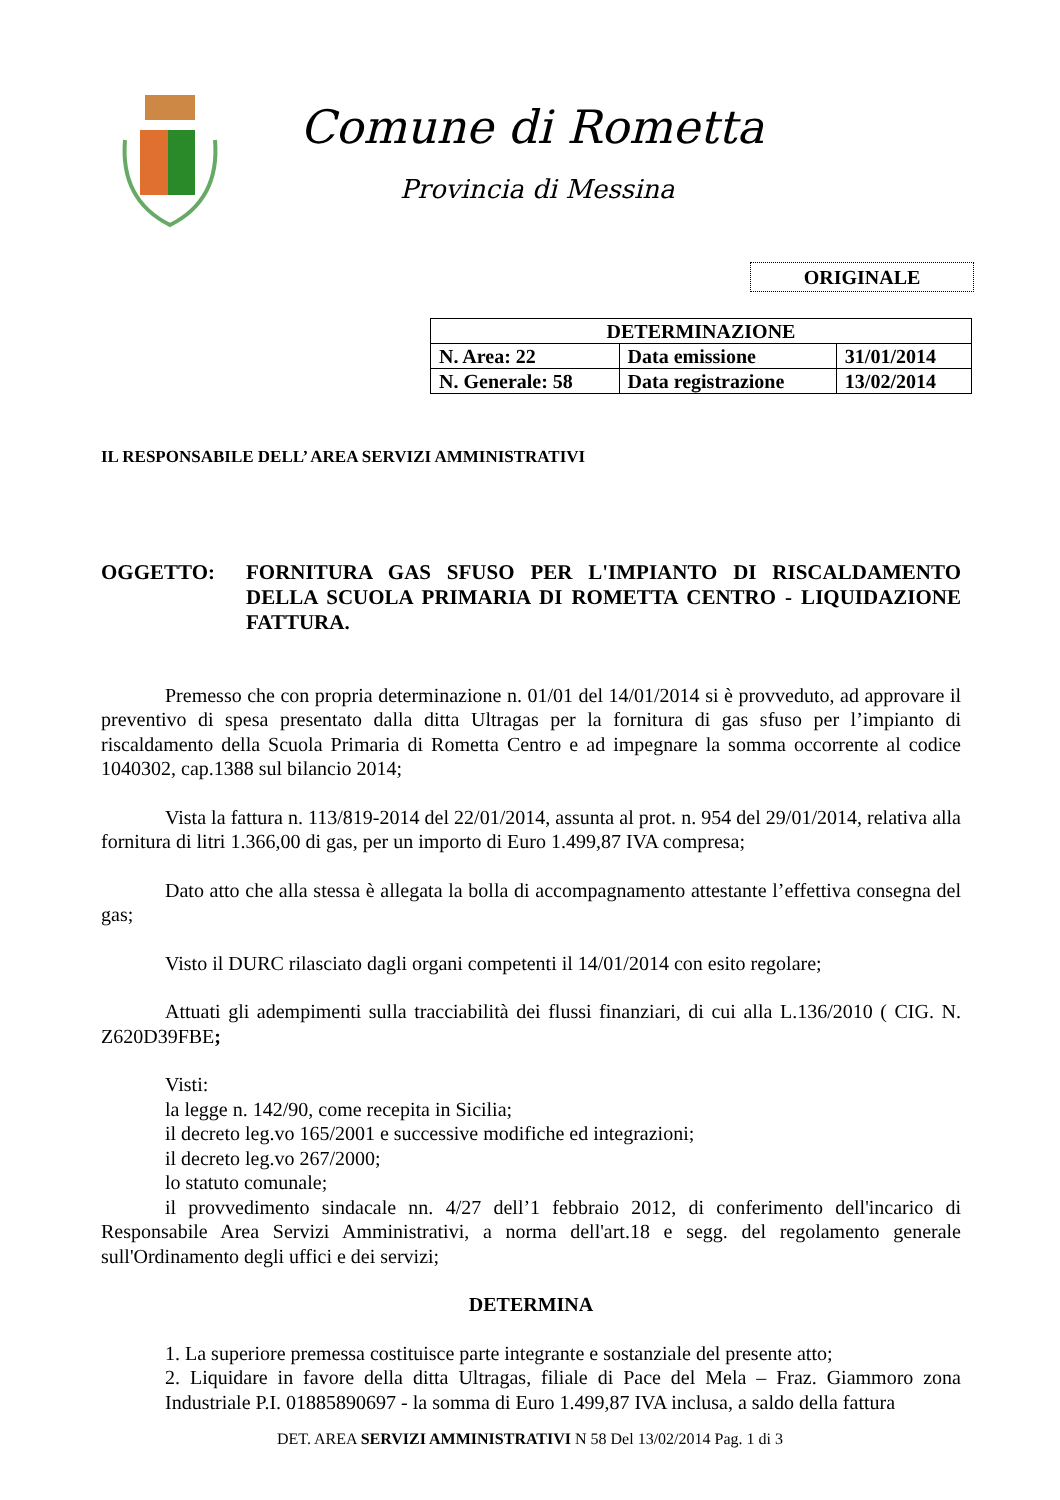Comune di Rometta
Provincia di Messina
ORIGINALE
| DETERMINAZIONE | | |
| --- | --- | --- |
| N. Area: 22 | Data emissione | 31/01/2014 |
| N. Generale: 58 | Data registrazione | 13/02/2014 |
IL RESPONSABILE DELL’ AREA SERVIZI AMMINISTRATIVI
OGGETTO: FORNITURA GAS SFUSO PER L'IMPIANTO DI RISCALDAMENTO DELLA SCUOLA PRIMARIA DI ROMETTA CENTRO - LIQUIDAZIONE FATTURA.
Premesso che con propria determinazione n. 01/01 del 14/01/2014 si è provveduto, ad approvare il preventivo di spesa presentato dalla ditta Ultragas per la fornitura di gas sfuso per l’impianto di riscaldamento della Scuola Primaria di Rometta Centro e ad impegnare la somma occorrente al codice 1040302, cap.1388 sul bilancio 2014;
Vista la fattura n. 113/819-2014 del 22/01/2014, assunta al prot. n. 954 del 29/01/2014, relativa alla fornitura di litri 1.366,00 di gas, per un importo di Euro 1.499,87 IVA compresa;
Dato atto che alla stessa è allegata la bolla di accompagnamento attestante l’effettiva consegna del gas;
Visto il DURC rilasciato dagli organi competenti il 14/01/2014 con esito regolare;
Attuati gli adempimenti sulla tracciabilità dei flussi finanziari, di cui alla L.136/2010 ( CIG. N. Z620D39FBE;
Visti:
la legge n. 142/90, come recepita in Sicilia;
il decreto leg.vo 165/2001 e successive modifiche ed integrazioni;
il decreto leg.vo 267/2000;
lo statuto comunale;
il provvedimento sindacale nn. 4/27 dell’1 febbraio 2012, di conferimento dell'incarico di Responsabile Area Servizi Amministrativi, a norma dell'art.18 e segg. del regolamento generale sull'Ordinamento degli uffici e dei servizi;
DETERMINA
1. La superiore premessa costituisce parte integrante e sostanziale del presente atto;
2. Liquidare in favore della ditta Ultragas, filiale di Pace del Mela – Fraz. Giammoro zona Industriale P.I. 01885890697 - la somma di Euro 1.499,87 IVA inclusa, a saldo della fattura
DET. AREA SERVIZI AMMINISTRATIVI N 58 Del 13/02/2014 Pag. 1 di 3